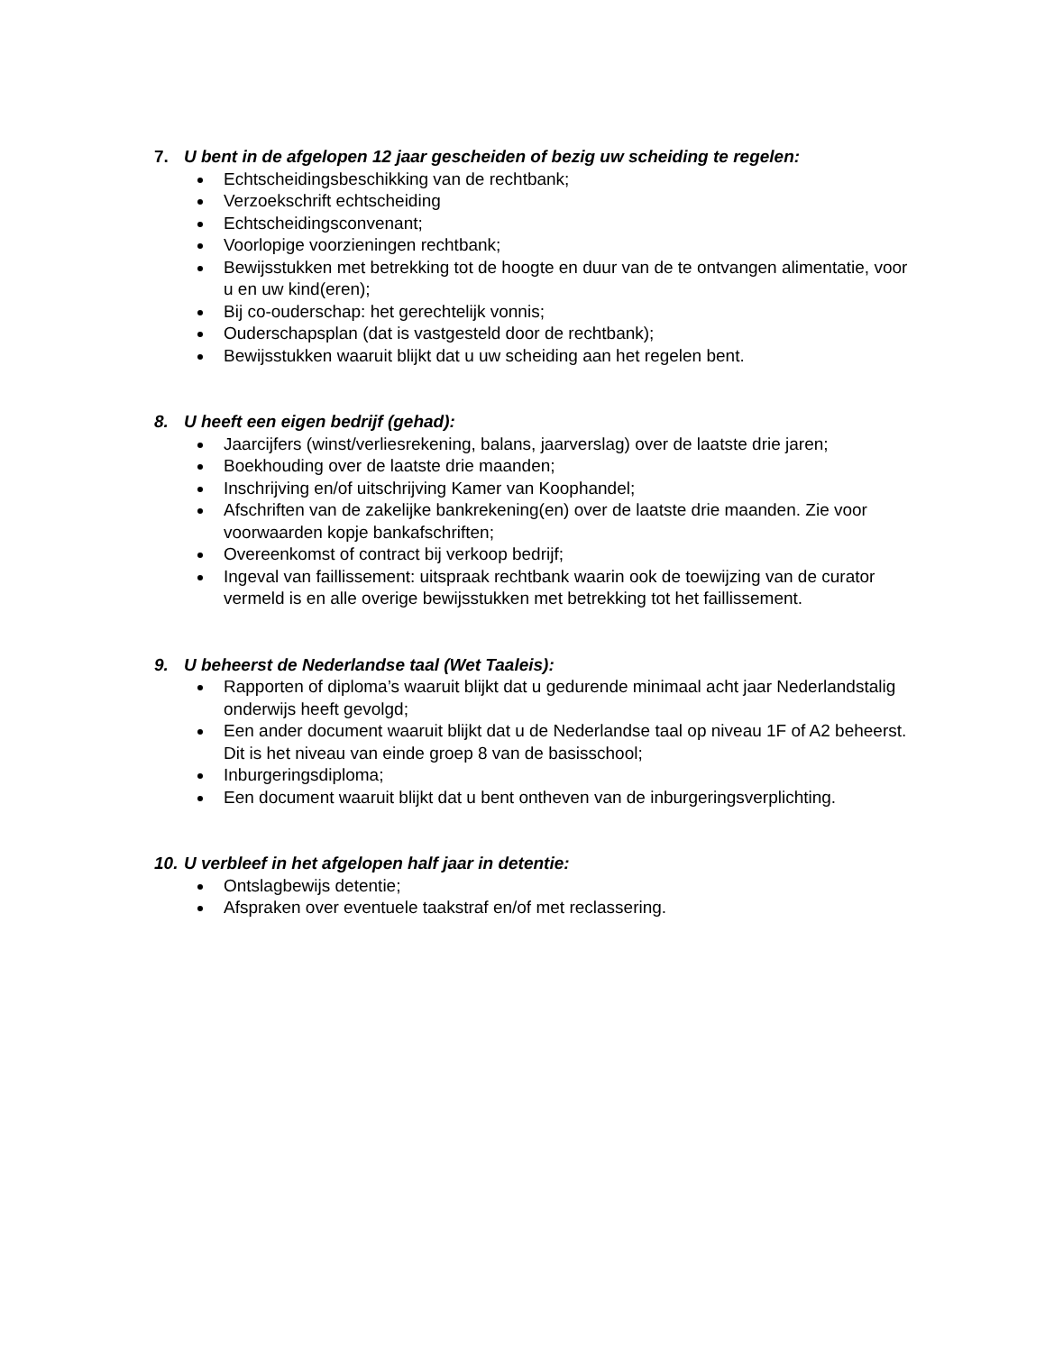7. U bent in de afgelopen 12 jaar gescheiden of bezig uw scheiding te regelen:
Echtscheidingsbeschikking van de rechtbank;
Verzoekschrift echtscheiding
Echtscheidingsconvenant;
Voorlopige voorzieningen rechtbank;
Bewijsstukken met betrekking tot de hoogte en duur van de te ontvangen alimentatie, voor u en uw kind(eren);
Bij co-ouderschap: het gerechtelijk vonnis;
Ouderschapsplan (dat is vastgesteld door de rechtbank);
Bewijsstukken waaruit blijkt dat u uw scheiding aan het regelen bent.
8. U heeft een eigen bedrijf (gehad):
Jaarcijfers (winst/verliesrekening, balans, jaarverslag) over de laatste drie jaren;
Boekhouding over de laatste drie maanden;
Inschrijving en/of uitschrijving Kamer van Koophandel;
Afschriften van de zakelijke bankrekening(en) over de laatste drie maanden. Zie voor voorwaarden kopje bankafschriften;
Overeenkomst of contract bij verkoop bedrijf;
Ingeval van faillissement: uitspraak rechtbank waarin ook de toewijzing van de curator vermeld is en alle overige bewijsstukken met betrekking tot het faillissement.
9. U beheerst de Nederlandse taal (Wet Taaleis):
Rapporten of diploma’s waaruit blijkt dat u gedurende minimaal acht jaar Nederlandstalig onderwijs heeft gevolgd;
Een ander document waaruit blijkt dat u de Nederlandse taal op niveau 1F of A2 beheerst. Dit is het niveau van einde groep 8 van de basisschool;
Inburgeringsdiploma;
Een document waaruit blijkt dat u bent ontheven van de inburgeringsverplichting.
10. U verbleef in het afgelopen half jaar in detentie:
Ontslagbewijs detentie;
Afspraken over eventuele taakstraf en/of met reclassering.